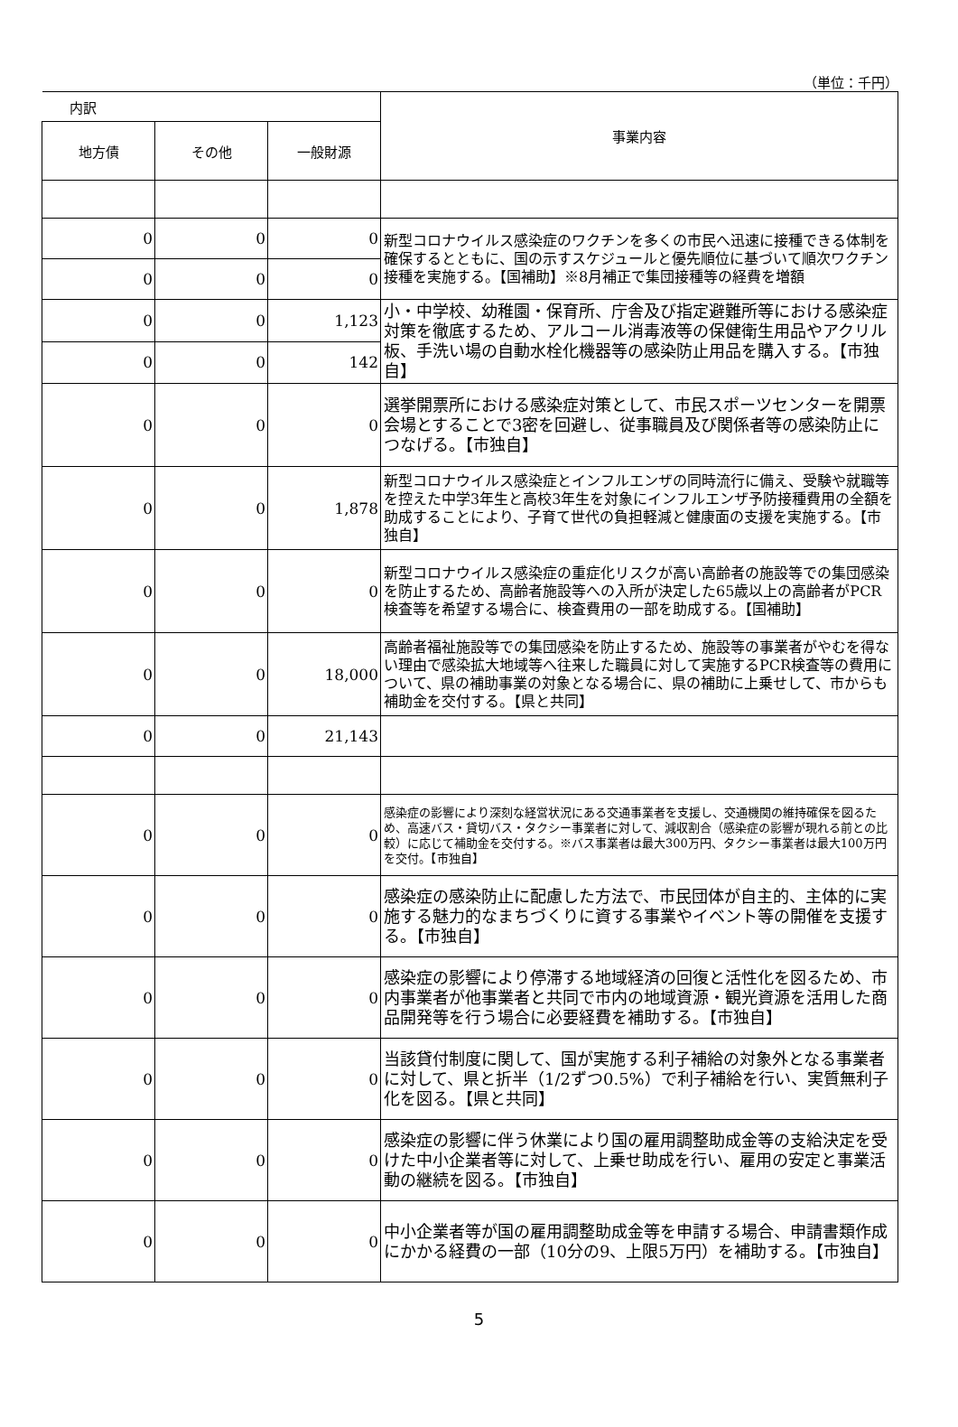（単位：千円）
| 内訳 | | | 事業内容 |
| --- | --- | --- | --- |
| 地方債 | その他 | 一般財源 | |
| 0 | 0 | 0 | 新型コロナウイルス感染症のワクチンを多くの市民へ迅速に接種できる体制を確保するとともに、国の示すスケジュールと優先順位に基づいて順次ワクチン接種を実施する。【国補助】※8月補正で集団接種等の経費を増額 |
| 0 | 0 | 0 | |
| 0 | 0 | 1,123 | 小・中学校、幼稚園・保育所、庁舎及び指定避難所等における感染症対策を徹底するため、アルコール消毒液等の保健衛生用品やアクリル板、手洗い場の自動水栓化機器等の感染防止用品を購入する。【市独自】 |
| 0 | 0 | 142 | |
| 0 | 0 | 0 | 選挙開票所における感染症対策として、市民スポーツセンターを開票会場とすることで3密を回避し、従事職員及び関係者等の感染防止につなげる。【市独自】 |
| 0 | 0 | 1,878 | 新型コロナウイルス感染症とインフルエンザの同時流行に備え、受験や就職等を控えた中学3年生と高校3年生を対象にインフルエンザ予防接種費用の全額を助成することにより、子育て世代の負担軽減と健康面の支援を実施する。【市独自】 |
| 0 | 0 | 0 | 新型コロナウイルス感染症の重症化リスクが高い高齢者の施設等での集団感染を防止するため、高齢者施設等への入所が決定した65歳以上の高齢者がPCR検査等を希望する場合に、検査費用の一部を助成する。【国補助】 |
| 0 | 0 | 18,000 | 高齢者福祉施設等での集団感染を防止するため、施設等の事業者がやむを得ない理由で感染拡大地域等へ往来した職員に対して実施するPCR検査等の費用について、県の補助事業の対象となる場合に、県の補助に上乗せして、市からも補助金を交付する。【県と共同】 |
| 0 | 0 | 21,143 | |
| 0 | 0 | 0 | 感染症の影響により深刻な経営状況にある交通事業者を支援し、交通機関の維持確保を図るため、高速バス・貸切バス・タクシー事業者に対して、減収割合（感染症の影響が現れる前との比較）に応じて補助金を交付する。※バス事業者は最大300万円、タクシー事業者は最大100万円を交付。【市独自】 |
| 0 | 0 | 0 | 感染症の感染防止に配慮した方法で、市民団体が自主的、主体的に実施する魅力的なまちづくりに資する事業やイベント等の開催を支援する。【市独自】 |
| 0 | 0 | 0 | 感染症の影響により停滞する地域経済の回復と活性化を図るため、市内事業者が他事業者と共同で市内の地域資源・観光資源を活用した商品開発等を行う場合に必要経費を補助する。【市独自】 |
| 0 | 0 | 0 | 当該貸付制度に関して、国が実施する利子補給の対象外となる事業者に対して、県と折半（1/2ずつ0.5%）で利子補給を行い、実質無利子化を図る。【県と共同】 |
| 0 | 0 | 0 | 感染症の影響に伴う休業により国の雇用調整助成金等の支給決定を受けた中小企業者等に対して、上乗せ助成を行い、雇用の安定と事業活動の継続を図る。【市独自】 |
| 0 | 0 | 0 | 中小企業者等が国の雇用調整助成金等を申請する場合、申請書類作成にかかる経費の一部（10分の9、上限5万円）を補助する。【市独自】 |
5